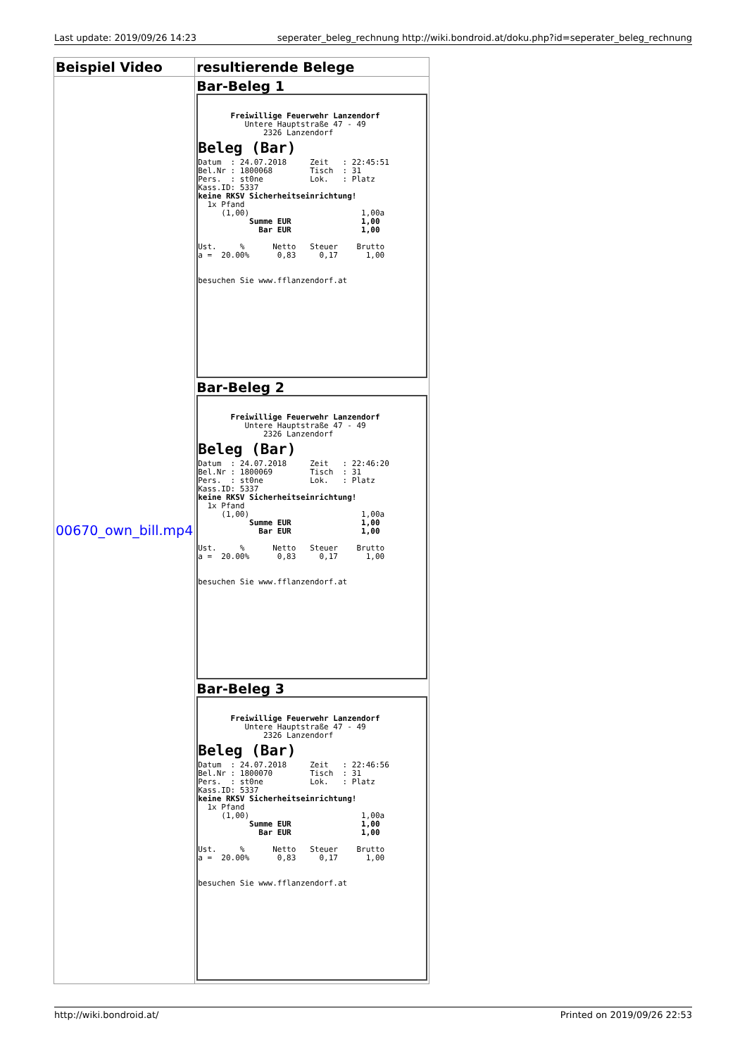Last update: 2019/09/26 14:23 seperater_beleg_rechnung http://wiki.bondroid.at/doku.php?id=seperater_beleg_rechnung
| Beispiel Video | resultierende Belege |
| --- | --- |
| 00670_own_bill.mp4 | Bar-Beleg 1 Freiwillige Feuerwehr Lanzendorf Untere Hauptstraße 47 - 49 2326 Lanzendorf Beleg (Bar) Datum : 24.07.2018 Zeit : 22:45:51 Bel.Nr : 1800068 Tisch : 31 Pers. : st0ne Lok. : Platz Kass.ID: 5337 keine RKSV Sicherheitseinrichtung! 1x Pfand (1,00) 1,00a Summe EUR 1,00 Bar EUR 1,00 Ust. % Netto Steuer Brutto a = 20.00% 0,83 0,17 1,00 besuchen Sie www.fflanzendorf.at Bar-Beleg 2 Freiwillige Feuerwehr Lanzendorf Untere Hauptstraße 47 - 49 2326 Lanzendorf Beleg (Bar) Datum : 24.07.2018 Zeit : 22:46:20 Bel.Nr : 1800069 Tisch : 31 Pers. : st0ne Lok. : Platz Kass.ID: 5337 keine RKSV Sicherheitseinrichtung! 1x Pfand (1,00) 1,00a Summe EUR 1,00 Bar EUR 1,00 Ust. % Netto Steuer Brutto a = 20.00% 0,83 0,17 1,00 besuchen Sie www.fflanzendorf.at Bar-Beleg 3 Freiwillige Feuerwehr Lanzendorf Untere Hauptstraße 47 - 49 2326 Lanzendorf Beleg (Bar) Datum : 24.07.2018 Zeit : 22:46:56 Bel.Nr : 1800070 Tisch : 31 Pers. : st0ne Lok. : Platz Kass.ID: 5337 keine RKSV Sicherheitseinrichtung! 1x Pfand (1,00) 1,00a Summe EUR 1,00 Bar EUR 1,00 Ust. % Netto Steuer Brutto a = 20.00% 0,83 0,17 1,00 besuchen Sie www.fflanzendorf.at |
http://wiki.bondroid.at/ Printed on 2019/09/26 22:53